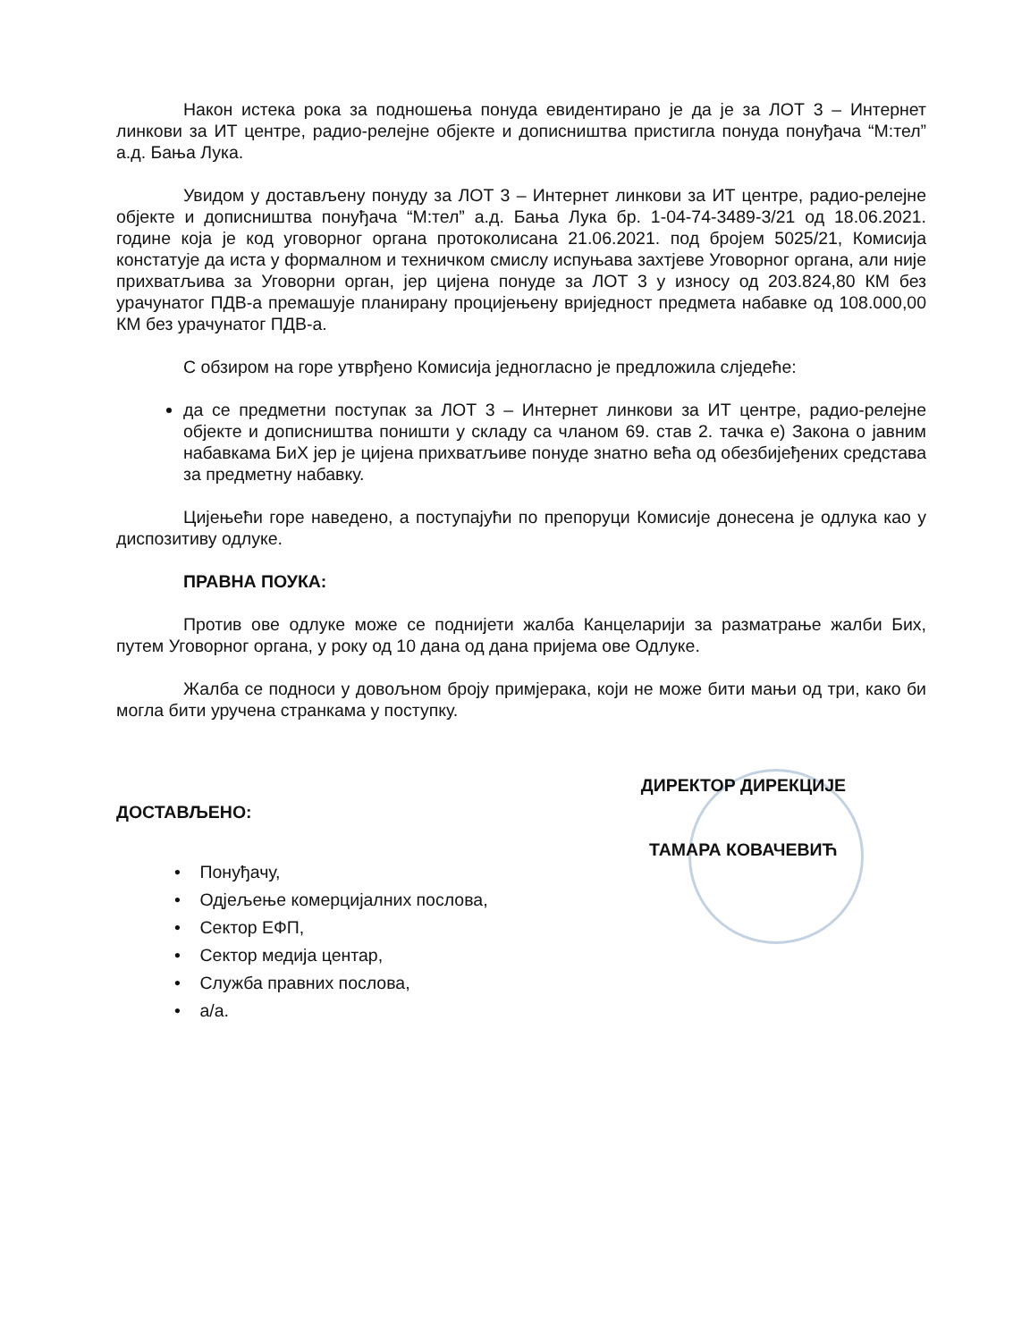Након истека рока за подношења понуда евидентирано је да је за ЛОТ 3 – Интернет линкови за ИТ центре, радио-релејне објекте и дописништва пристигла понуда понуђача “М:тел” а.д. Бања Лука.
Увидом у достављену понуду за ЛОТ 3 – Интернет линкови за ИТ центре, радио-релејне објекте и дописништва понуђача “М:тел” а.д. Бања Лука бр. 1-04-74-3489-3/21 од 18.06.2021. године која је код уговорног органа протоколисана 21.06.2021. под бројем 5025/21, Комисија констатује да иста у формалном и техничком смислу испуњава захтјеве Уговорног органа, али није прихватљива за Уговорни орган, јер цијена понуде за ЛОТ 3 у износу од 203.824,80 КМ без урачунатог ПДВ-а премашује планирану процијењену вриједност предмета набавке од 108.000,00 КМ без урачунатог ПДВ-а.
С обзиром на горе утврђено Комисија једногласно је предложила слједеће:
да се предметни поступак за ЛОТ 3 – Интернет линкови за ИТ центре, радио-релејне објекте и дописништва поништи у складу са чланом 69. став 2. тачка е) Закона о јавним набавкама БиХ јер је цијена прихватљиве понуде знатно већа од обезбијеђених средстава за предметну набавку.
Цијењећи горе наведено, а поступајући по препоруци Комисије донесена је одлука као у диспозитиву одлуке.
ПРАВНА ПОУКА:
Против ове одлуке може се поднијети жалба Канцеларији за разматрање жалби Бих, путем Уговорног органа, у року од 10 дана од дана пријема ове Одлуке.
Жалба се подноси у довољном броју примјерака, који не може бити мањи од три, како би могла бити уручена странкама у поступку.
ДОСТАВЉЕНО:
• Понуђачу,
• Одјељење комерцијалних послова,
• Сектор ЕФП,
• Сектор медија центар,
• Служба правних послова,
• а/а.
ДИРЕКТОР ДИРЕКЦИЈЕ
ТАМАРА КОВАЧЕВИЋ